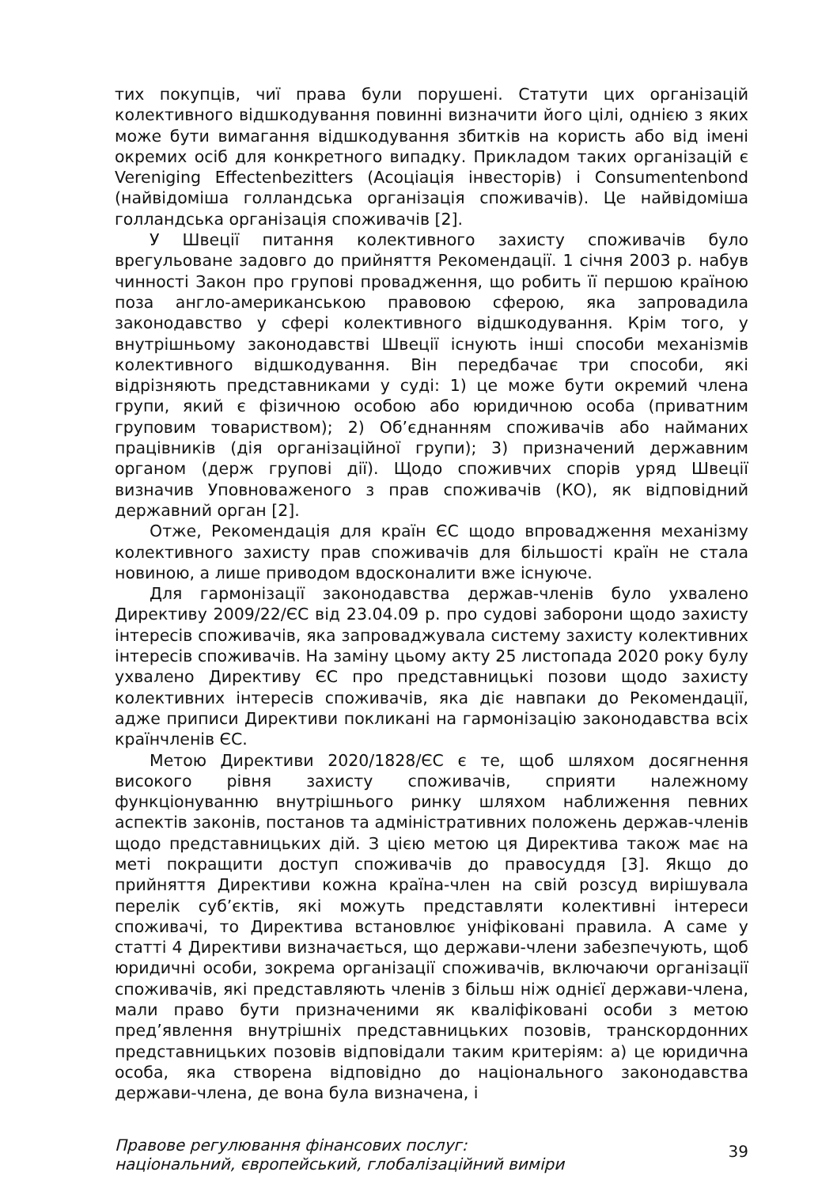тих покупців, чиї права були порушені. Статути цих організацій колективного відшкодування повинні визначити його цілі, однією з яких може бути вимагання відшкодування збитків на користь або від імені окремих осіб для конкретного випадку. Прикладом таких організацій є Vereniging Effectenbezitters (Асоціація інвесторів) і Consumentenbond (найвідоміша голландська організація споживачів). Це найвідоміша голландська організація споживачів [2].
У Швеції питання колективного захисту споживачів було врегульоване задовго до прийняття Рекомендації. 1 січня 2003 р. набув чинності Закон про групові провадження, що робить її першою країною поза англо-американською правовою сферою, яка запровадила законодавство у сфері колективного відшкодування. Крім того, у внутрішньому законодавстві Швеції існують інші способи механізмів колективного відшкодування. Він передбачає три способи, які відрізняють представниками у суді: 1) це може бути окремий члена групи, який є фізичною особою або юридичною особа (приватним груповим товариством); 2) Об’єднанням споживачів або найманих працівників (дія організаційної групи); 3) призначений державним органом (держ групові дії). Щодо споживчих спорів уряд Швеції визначив Уповноваженого з прав споживачів (КО), як відповідний державний орган [2].
Отже, Рекомендація для країн ЄС щодо впровадження механізму колективного захисту прав споживачів для більшості країн не стала новиною, а лише приводом вдосконалити вже існуюче.
Для гармонізації законодавства держав-членів було ухвалено Директиву 2009/22/ЄС від 23.04.09 р. про судові заборони щодо захисту інтересів споживачів, яка запроваджувала систему захисту колективних інтересів споживачів. На заміну цьому акту 25 листопада 2020 року булу ухвалено Директиву ЄС про представницькі позови щодо захисту колективних інтересів споживачів, яка діє навпаки до Рекомендації, адже приписи Директиви покликані на гармонізацію законодавства всіх країнчленів ЄС.
Метою Директиви 2020/1828/ЄС є те, щоб шляхом досягнення високого рівня захисту споживачів, сприяти належному функціонуванню внутрішнього ринку шляхом наближення певних аспектів законів, постанов та адміністративних положень держав-членів щодо представницьких дій. З цією метою ця Директива також має на меті покращити доступ споживачів до правосуддя [3]. Якщо до прийняття Директиви кожна країна-член на свій розсуд вирішувала перелік суб’єктів, які можуть представляти колективні інтереси споживачі, то Директива встановлює уніфіковані правила. А саме у статті 4 Директиви визначається, що держави-члени забезпечують, щоб юридичні особи, зокрема організації споживачів, включаючи організації споживачів, які представляють членів з більш ніж однієї держави-члена, мали право бути призначеними як кваліфіковані особи з метою пред’явлення внутрішніх представницьких позовів, транскордонних представницьких позовів відповідали таким критеріям: а) це юридична особа, яка створена відповідно до національного законодавства держави-члена, де вона була визначена, і
Правове регулювання фінансових послуг:
національний, європейський, глобалізаційний виміри
39